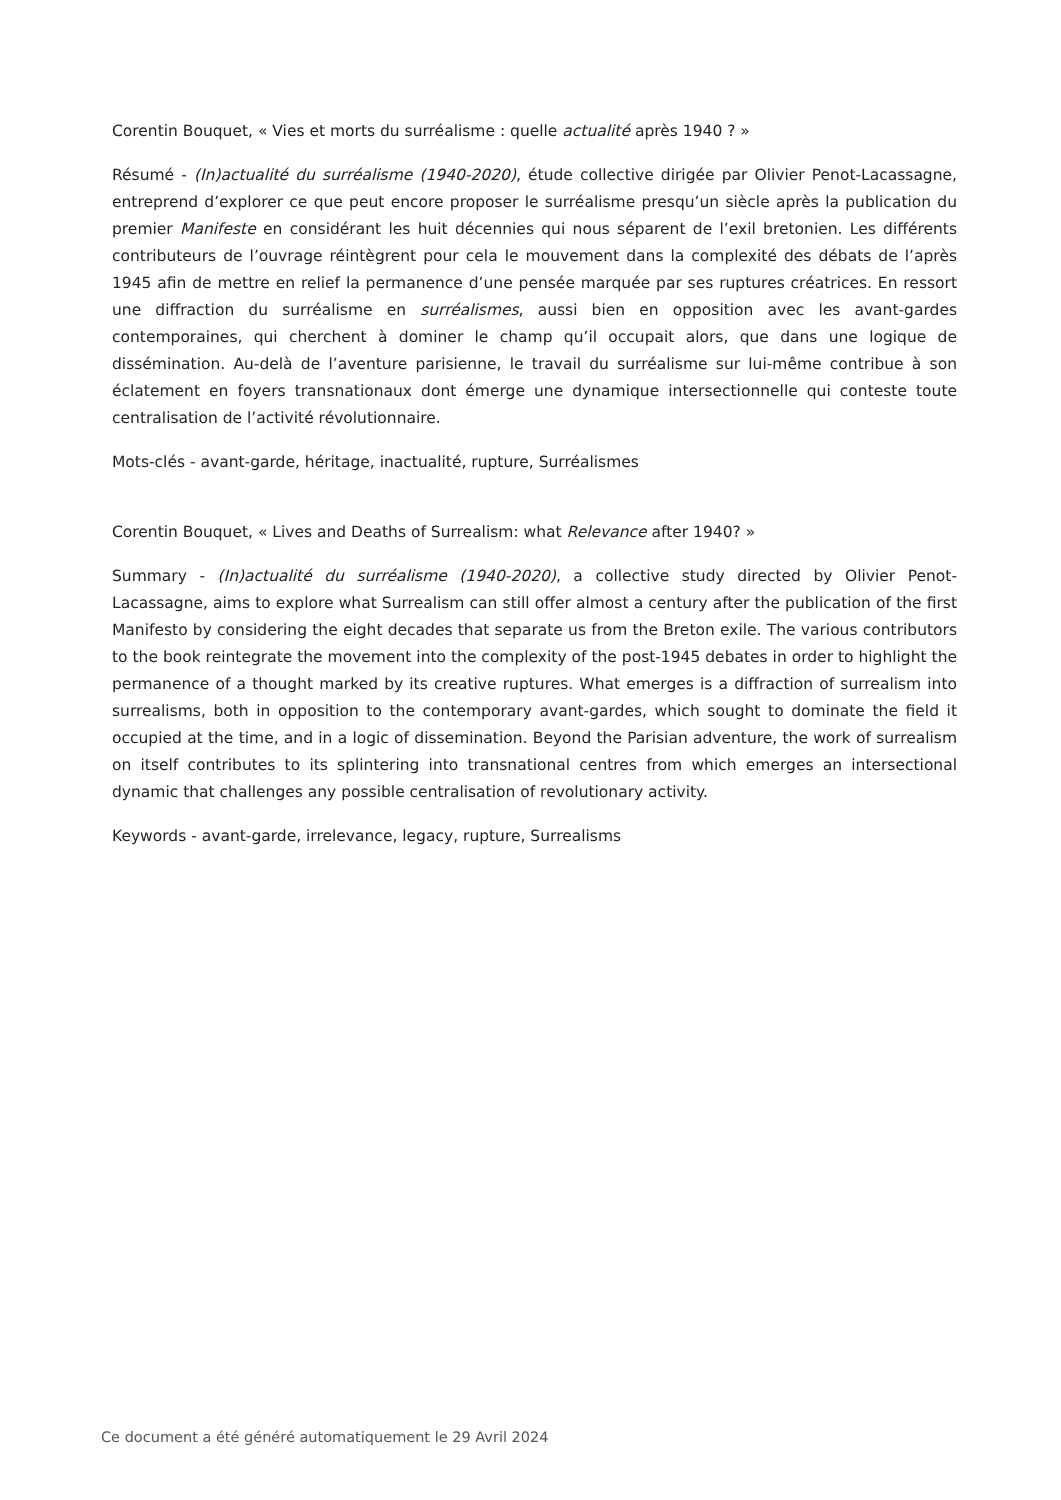Corentin Bouquet, « Vies et morts du surréalisme : quelle actualité après 1940 ? »
Résumé - (In)actualité du surréalisme (1940-2020), étude collective dirigée par Olivier Penot-Lacassagne, entreprend d’explorer ce que peut encore proposer le surréalisme presqu’un siècle après la publication du premier Manifeste en considérant les huit décennies qui nous séparent de l’exil bretonien. Les différents contributeurs de l’ouvrage réintègrent pour cela le mouvement dans la complexité des débats de l’après 1945 afin de mettre en relief la permanence d’une pensée marquée par ses ruptures créatrices. En ressort une diffraction du surréalisme en surréalismes, aussi bien en opposition avec les avant-gardes contemporaines, qui cherchent à dominer le champ qu’il occupait alors, que dans une logique de dissémination. Au-delà de l’aventure parisienne, le travail du surréalisme sur lui-même contribue à son éclatement en foyers transnationaux dont émerge une dynamique intersectionnelle qui conteste toute centralisation de l’activité révolutionnaire.
Mots-clés - avant-garde, héritage, inactualité, rupture, Surréalismes
Corentin Bouquet, « Lives and Deaths of Surrealism: what Relevance after 1940? »
Summary - (In)actualité du surréalisme (1940-2020), a collective study directed by Olivier Penot-Lacassagne, aims to explore what Surrealism can still offer almost a century after the publication of the first Manifesto by considering the eight decades that separate us from the Breton exile. The various contributors to the book reintegrate the movement into the complexity of the post-1945 debates in order to highlight the permanence of a thought marked by its creative ruptures. What emerges is a diffraction of surrealism into surrealisms, both in opposition to the contemporary avant-gardes, which sought to dominate the field it occupied at the time, and in a logic of dissemination. Beyond the Parisian adventure, the work of surrealism on itself contributes to its splintering into transnational centres from which emerges an intersectional dynamic that challenges any possible centralisation of revolutionary activity.
Keywords - avant-garde, irrelevance, legacy, rupture, Surrealisms
Ce document a été généré automatiquement le 29 Avril 2024